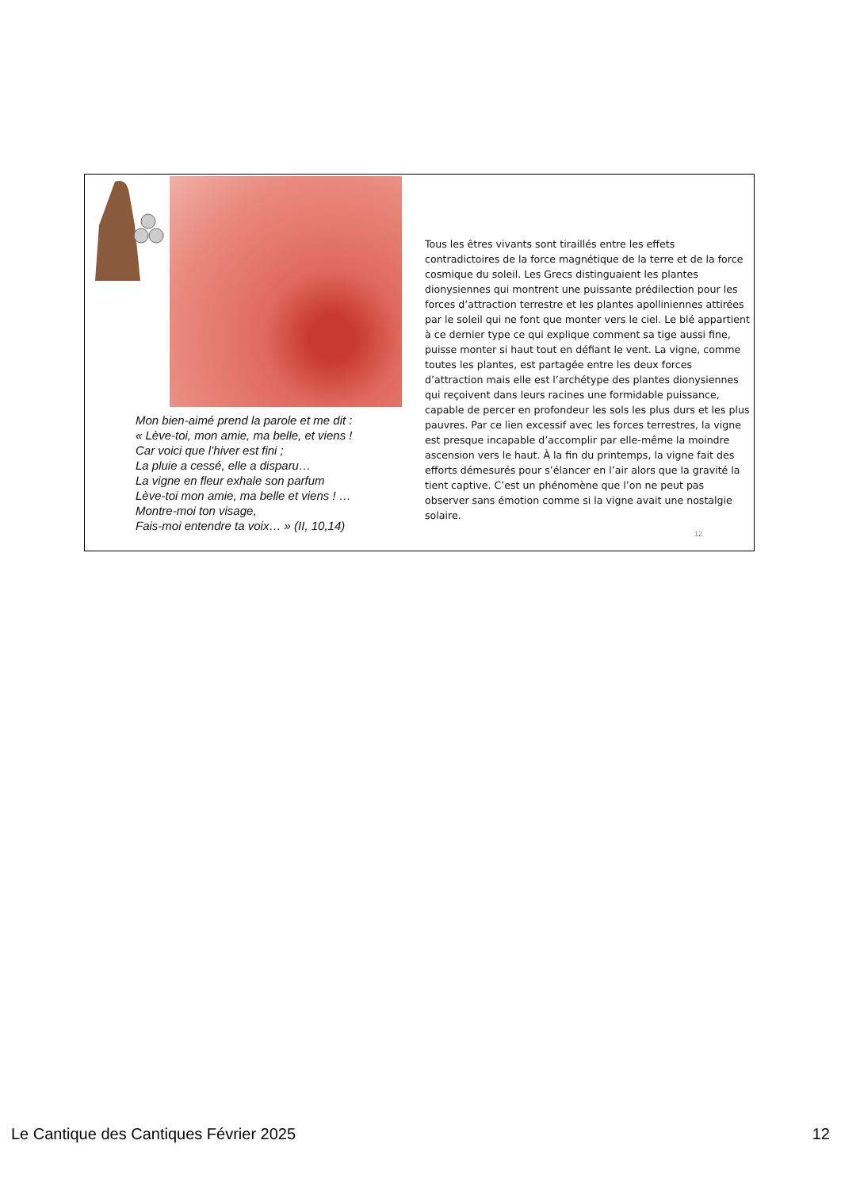Mon bien-aimé prend la parole et me dit :
« Lève-toi, mon amie, ma belle, et viens !
Car voici que l’hiver est fini ;
La pluie a cessé, elle a disparu…
La vigne en fleur exhale son parfum
Lève-toi mon amie, ma belle et viens ! …
Montre-moi ton visage,
Fais-moi entendre ta voix… » (II, 10,14)
Tous les êtres vivants sont tiraillés entre les effets contradictoires de la force magnétique de la terre et de la force cosmique du soleil. Les Grecs distinguaient les plantes dionysiennes qui montrent une puissante prédilection pour les forces d’attraction terrestre et les plantes apolliniennes attirées par le soleil qui ne font que monter vers le ciel. Le blé appartient à ce dernier type ce qui explique comment sa tige aussi fine, puisse monter si haut tout en défiant le vent. La vigne, comme toutes les plantes, est partagée entre les deux forces d’attraction mais elle est l’archétype des plantes dionysiennes qui reçoivent dans leurs racines une formidable puissance, capable de percer en profondeur les sols les plus durs et les plus pauvres. Par ce lien excessif avec les forces terrestres, la vigne est presque incapable d’accomplir par elle-même la moindre ascension vers le haut. À la fin du printemps, la vigne fait des efforts démesurés pour s’élancer en l’air alors que la gravité la tient captive. C’est un phénomène que l’on ne peut pas observer sans émotion comme si la vigne avait une nostalgie solaire.
12
Le Cantique des Cantiques Février 2025 12